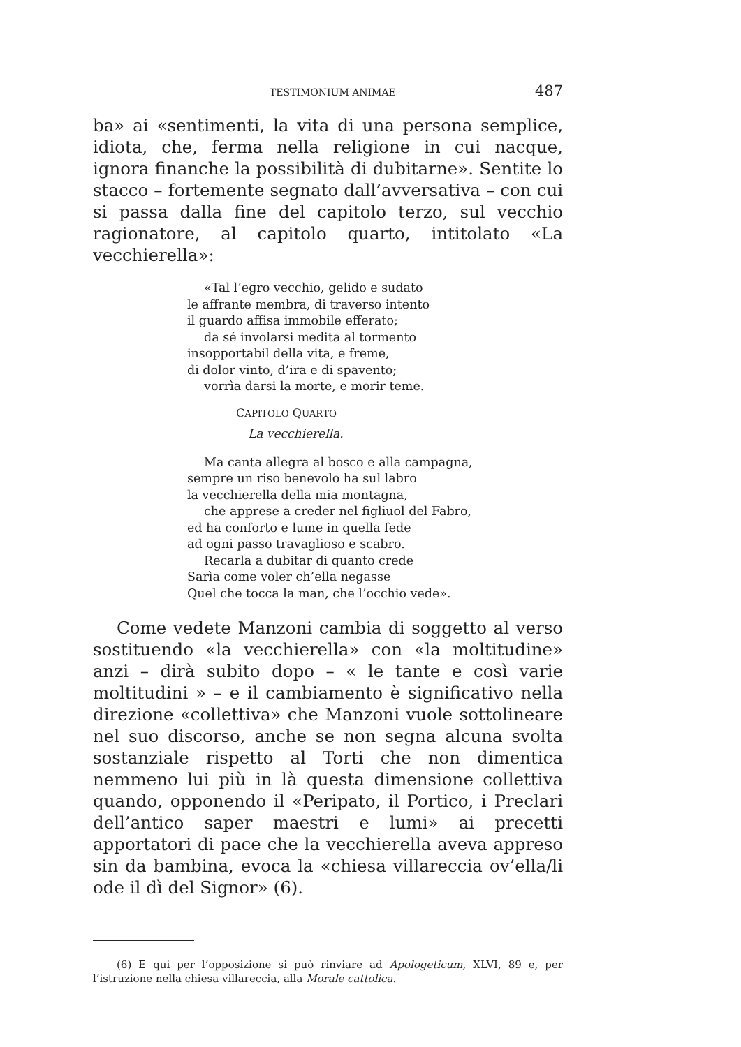TESTIMONIUM ANIMAE 487
ba» ai «sentimenti, la vita di una persona semplice, idiota, che, ferma nella religione in cui nacque, ignora finanche la possibilità di dubitarne». Sentite lo stacco – fortemente segnato dall’avversativa – con cui si passa dalla fine del capitolo terzo, sul vecchio ragionatore, al capitolo quarto, intitolato «La vecchierella»:
«Tal l’egro vecchio, gelido e sudato
le affrante membra, di traverso intento
il guardo affisa immobile efferato;
da sé involarsi medita al tormento
insopportabil della vita, e freme,
di dolor vinto, d’ira e di spavento;
vorrìa darsi la morte, e morir teme.
CAPITOLO QUARTO
La vecchierella.
Ma canta allegra al bosco e alla campagna,
sempre un riso benevolo ha sul labro
la vecchierella della mia montagna,
che apprese a creder nel figliuol del Fabro,
ed ha conforto e lume in quella fede
ad ogni passo travaglioso e scabro.
Recarla a dubitar di quanto crede
Sarìa come voler ch’ella negasse
Quel che tocca la man, che l’occhio vede».
Come vedete Manzoni cambia di soggetto al verso sostituendo «la vecchierella» con «la moltitudine» anzi – dirà subito dopo – « le tante e così varie moltitudini » – e il cambiamento è significativo nella direzione «collettiva» che Manzoni vuole sottolineare nel suo discorso, anche se non segna alcuna svolta sostanziale rispetto al Torti che non dimentica nemmeno lui più in là questa dimensione collettiva quando, opponendo il «Peripato, il Portico, i Preclari dell’antico saper maestri e lumi» ai precetti apportatori di pace che la vecchierella aveva appreso sin da bambina, evoca la «chiesa villareccia ov’ella/li ode il dì del Signor» (6).
(6) E qui per l’opposizione si può rinviare ad Apologeticum, XLVI, 89 e, per l’istruzione nella chiesa villareccia, alla Morale cattolica.